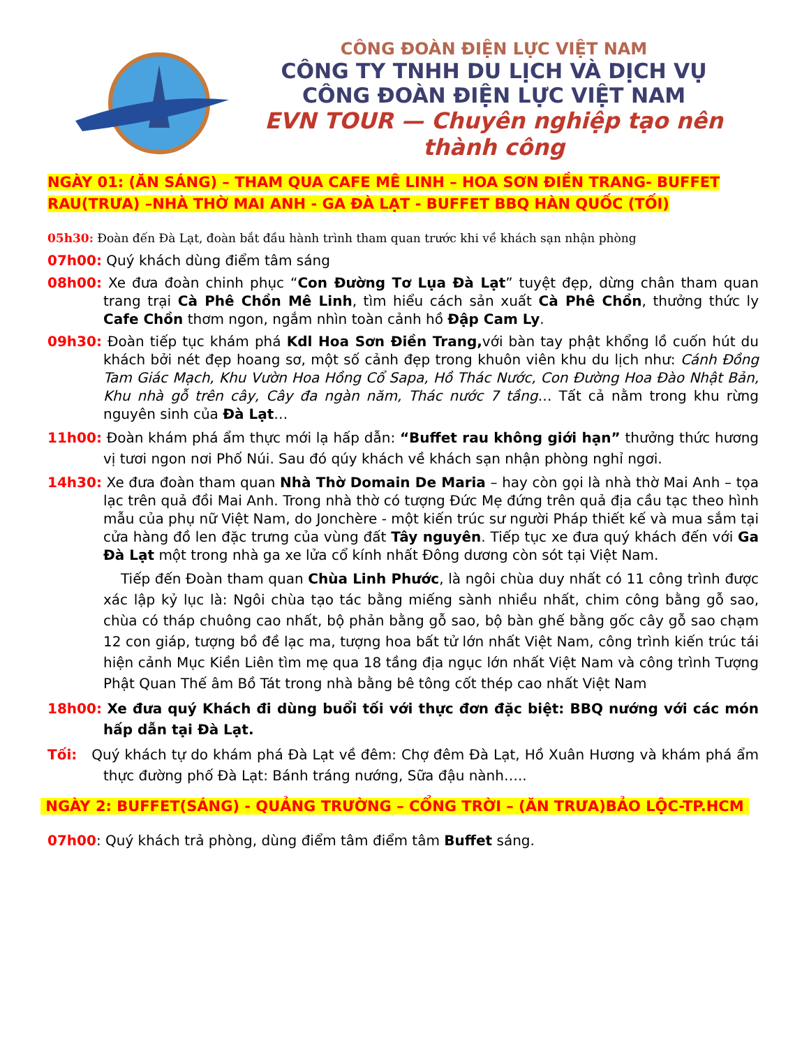CÔNG ĐOÀN ĐIỆN LỰC VIỆT NAM
CÔNG TY TNHH DU LỊCH VÀ DỊCH VỤ
CÔNG ĐOÀN ĐIỆN LỰC VIỆT NAM
EVN TOUR — Chuyên nghiệp tạo nên thành công
NGÀY 01: (ĂN SÁNG) – THAM QUA CAFE MÊ LINH – HOA SƠN ĐIỀN TRANG- BUFFET RAU(TRƯA) –NHÀ THỜ MAI ANH - GA ĐÀ LẠT - BUFFET BBQ HÀN QUỐC (TỐI)
05h30: Đoàn đến Đà Lạt, đoàn bắt đầu hành trình tham quan trước khi về khách sạn nhận phòng
07h00: Quý khách dùng điểm tâm sáng
08h00: Xe đưa đoàn chinh phục “Con Đường Tơ Lụa Đà Lạt” tuyệt đẹp, dừng chân tham quan trang trại Cà Phê Chồn Mê Linh, tìm hiểu cách sản xuất Cà Phê Chồn, thưởng thức ly Cafe Chồn thơm ngon, ngắm nhìn toàn cảnh hồ Đập Cam Ly.
09h30: Đoàn tiếp tục khám phá Kdl Hoa Sơn Điền Trang, với bàn tay phật khổng lồ cuốn hút du khách bởi nét đẹp hoang sơ, một số cảnh đẹp trong khuôn viên khu du lịch như: Cánh Đồng Tam Giác Mạch, Khu Vườn Hoa Hồng Cổ Sapa, Hồ Thác Nước, Con Đường Hoa Đào Nhật Bản, Khu nhà gỗ trên cây, Cây đa ngàn năm, Thác nước 7 tầng… Tất cả nằm trong khu rừng nguyên sinh của Đà Lạt…
11h00: Đoàn khám phá ẩm thực mới lạ hấp dẫn: “Buffet rau không giới hạn” thưởng thức hương vị tươi ngon nơi Phố Núi. Sau đó qúy khách về khách sạn nhận phòng nghỉ ngơi.
14h30: Xe đưa đoàn tham quan Nhà Thờ Domain De Maria – hay còn gọi là nhà thờ Mai Anh – tọa lạc trên quả đồi Mai Anh. Trong nhà thờ có tượng Đức Mẹ đứng trên quả địa cầu tạc theo hình mẫu của phụ nữ Việt Nam, do Jonchère - một kiến trúc sư người Pháp thiết kế và mua sắm tại cửa hàng đồ len đặc trưng của vùng đất Tây nguyên. Tiếp tục xe đưa quý khách đến với Ga Đà Lạt một trong nhà ga xe lửa cổ kính nhất Đông dương còn sót tại Việt Nam.
Tiếp đến Đoàn tham quan Chùa Linh Phước, là ngôi chùa duy nhất có 11 công trình được xác lập kỷ lục là: Ngôi chùa tạo tác bằng miếng sành nhiều nhất, chim công bằng gỗ sao, chùa có tháp chuông cao nhất, bộ phản bằng gỗ sao, bộ bàn ghế bằng gốc cây gỗ sao chạm 12 con giáp, tượng bồ đề lạc ma, tượng hoa bất tử lớn nhất Việt Nam, công trình kiến trúc tái hiện cảnh Mục Kiền Liên tìm mẹ qua 18 tầng địa ngục lớn nhất Việt Nam và công trình Tượng Phật Quan Thế âm Bồ Tát trong nhà bằng bê tông cốt thép cao nhất Việt Nam
18h00: Xe đưa quý Khách đi dùng buổi tối với thực đơn đặc biệt: BBQ nướng với các món hấp dẫn tại Đà Lạt.
Tối: Quý khách tự do khám phá Đà Lạt về đêm: Chợ đêm Đà Lạt, Hồ Xuân Hương và khám phá ẩm thực đường phố Đà Lạt: Bánh tráng nướng, Sữa đậu nành…..
NGÀY 2: BUFFET(SÁNG) - QUẢNG TRƯỜNG – CỔNG TRỜI – (ĂN TRƯA)BẢO LỘC-TP.HCM
07h00: Quý khách trả phòng, dùng điểm tâm điểm tâm Buffet sáng.